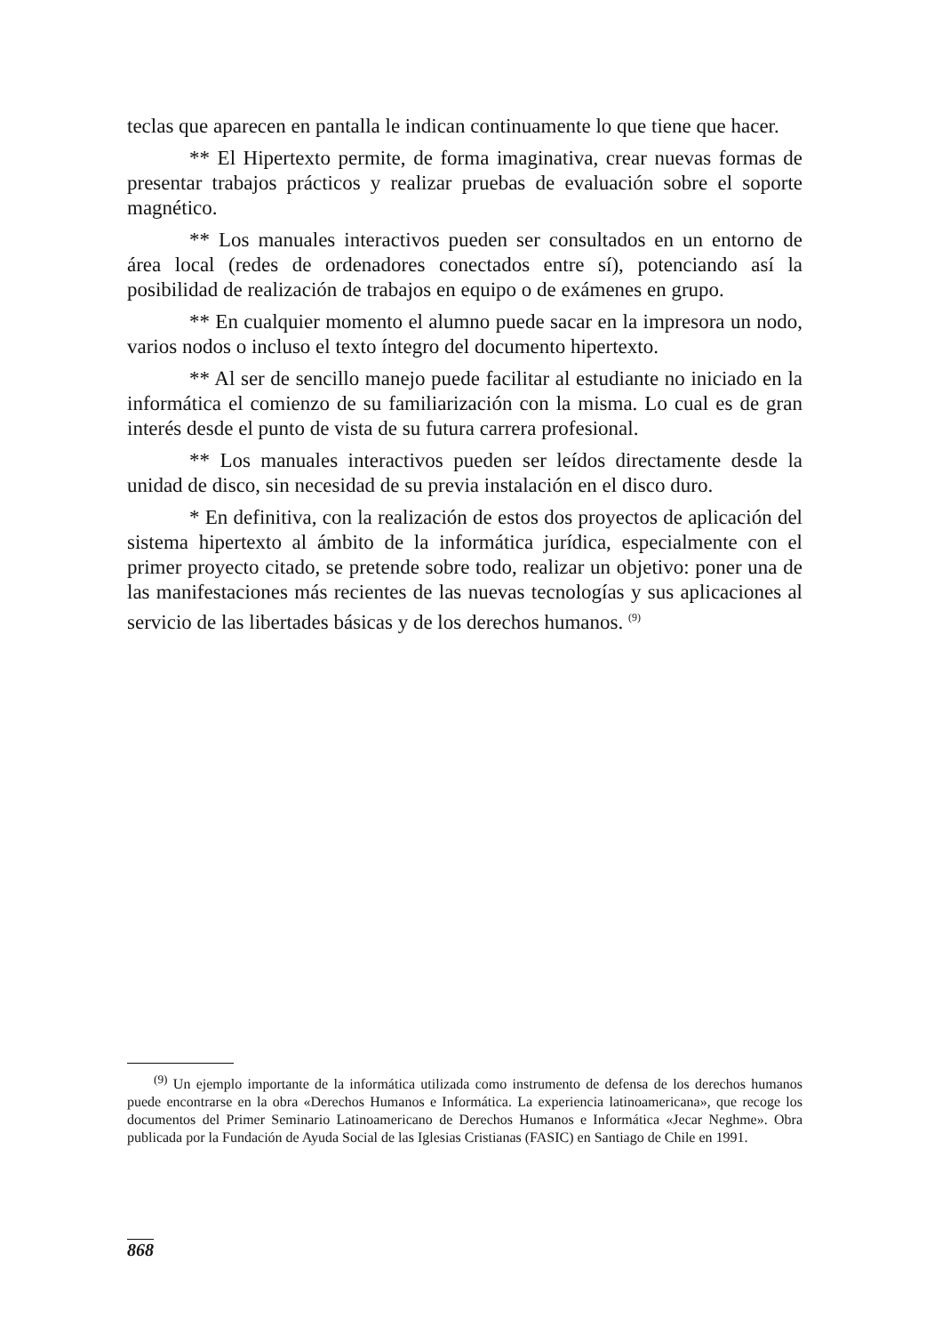teclas que aparecen en pantalla le indican continuamente lo que tiene que hacer.
** El Hipertexto permite, de forma imaginativa, crear nuevas formas de presentar trabajos prácticos y realizar pruebas de evaluación sobre el soporte magnético.
** Los manuales interactivos pueden ser consultados en un entorno de área local (redes de ordenadores conectados entre sí), potenciando así la posibilidad de realización de trabajos en equipo o de exámenes en grupo.
** En cualquier momento el alumno puede sacar en la impresora un nodo, varios nodos o incluso el texto íntegro del documento hipertexto.
** Al ser de sencillo manejo puede facilitar al estudiante no iniciado en la informática el comienzo de su familiarización con la misma. Lo cual es de gran interés desde el punto de vista de su futura carrera profesional.
** Los manuales interactivos pueden ser leídos directamente desde la unidad de disco, sin necesidad de su previa instalación en el disco duro.
* En definitiva, con la realización de estos dos proyectos de aplicación del sistema hipertexto al ámbito de la informática jurídica, especialmente con el primer proyecto citado, se pretende sobre todo, realizar un objetivo: poner una de las manifestaciones más recientes de las nuevas tecnologías y sus aplicaciones al servicio de las libertades básicas y de los derechos humanos. <sup>(9)</sup>
<sup>(9)</sup> Un ejemplo importante de la informática utilizada como instrumento de defensa de los derechos humanos puede encontrarse en la obra «Derechos Humanos e Informática. La experiencia latinoamericana», que recoge los documentos del Primer Seminario Latinoamericano de Derechos Humanos e Informática «Jecar Neghme». Obra publicada por la Fundación de Ayuda Social de las Iglesias Cristianas (FASIC) en Santiago de Chile en 1991.
868